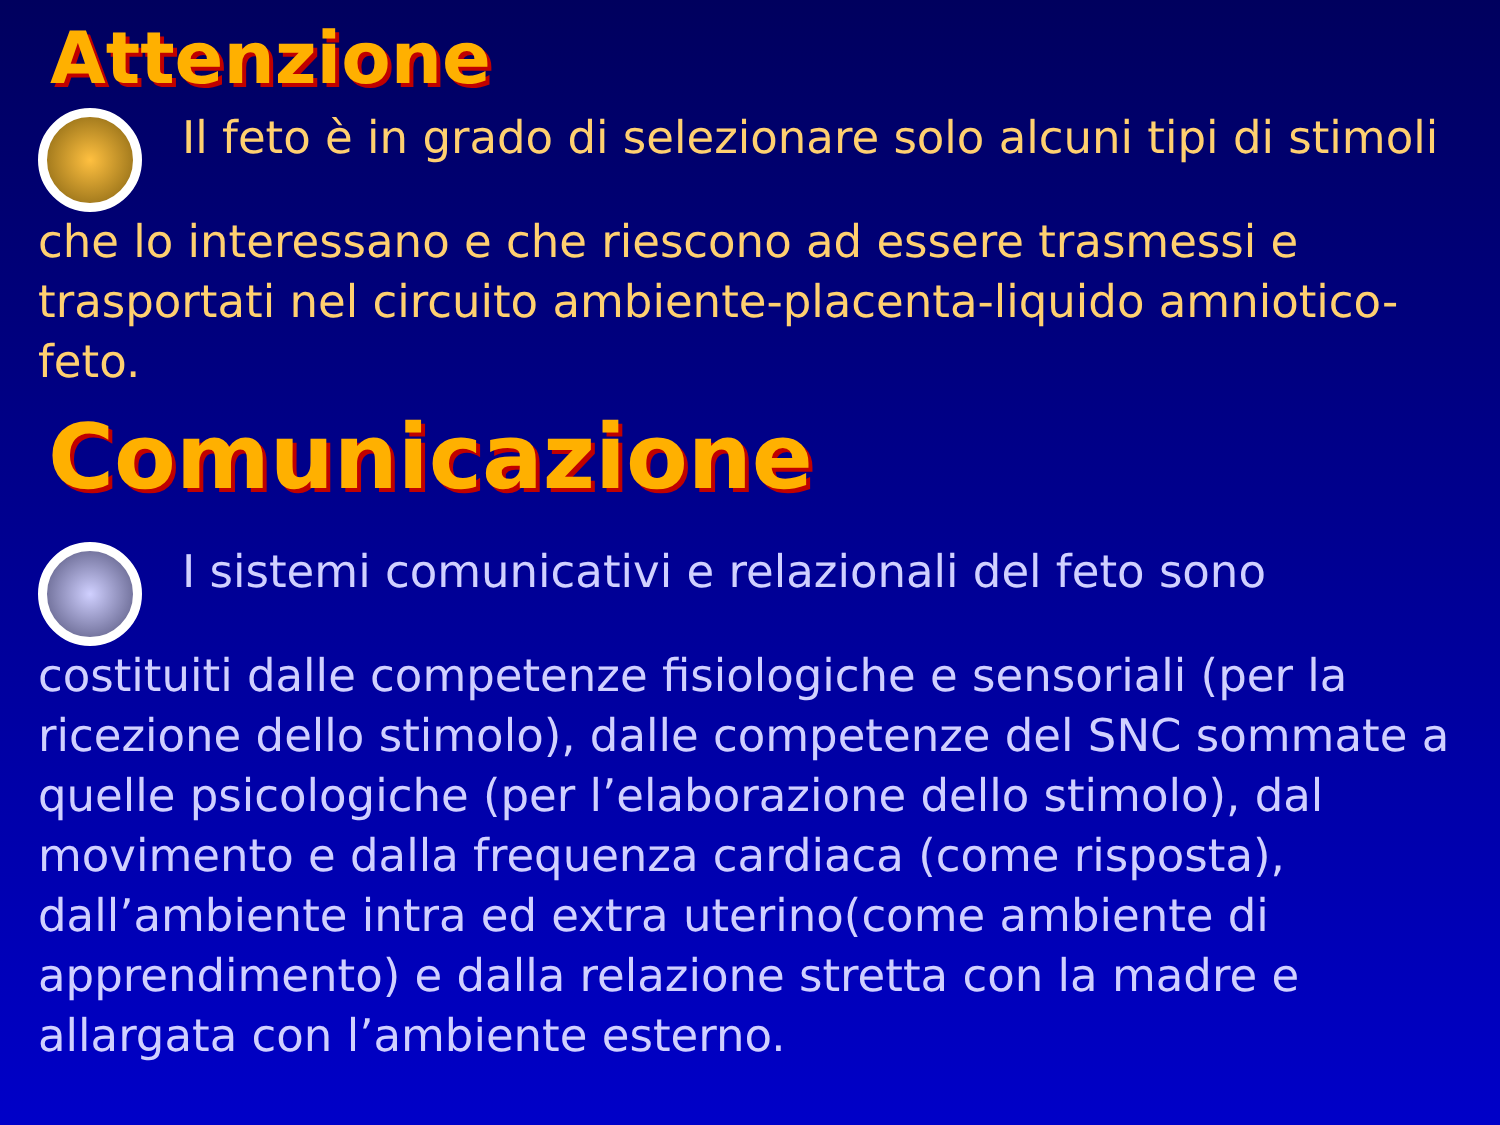Attenzione
Il feto è in grado di selezionare solo alcuni tipi di stimoli che lo interessano e che riescono ad essere trasmessi e trasportati nel circuito ambiente-placenta-liquido amniotico-feto.
Comunicazione
I sistemi comunicativi e relazionali del feto sono costituiti dalle competenze fisiologiche e sensoriali (per la ricezione dello stimolo), dalle competenze del SNC sommate a quelle psicologiche (per l’elaborazione dello stimolo), dal movimento e dalla frequenza cardiaca (come risposta), dall’ambiente intra ed extra uterino(come ambiente di apprendimento) e dalla relazione stretta con la madre e allargata con l’ambiente esterno.